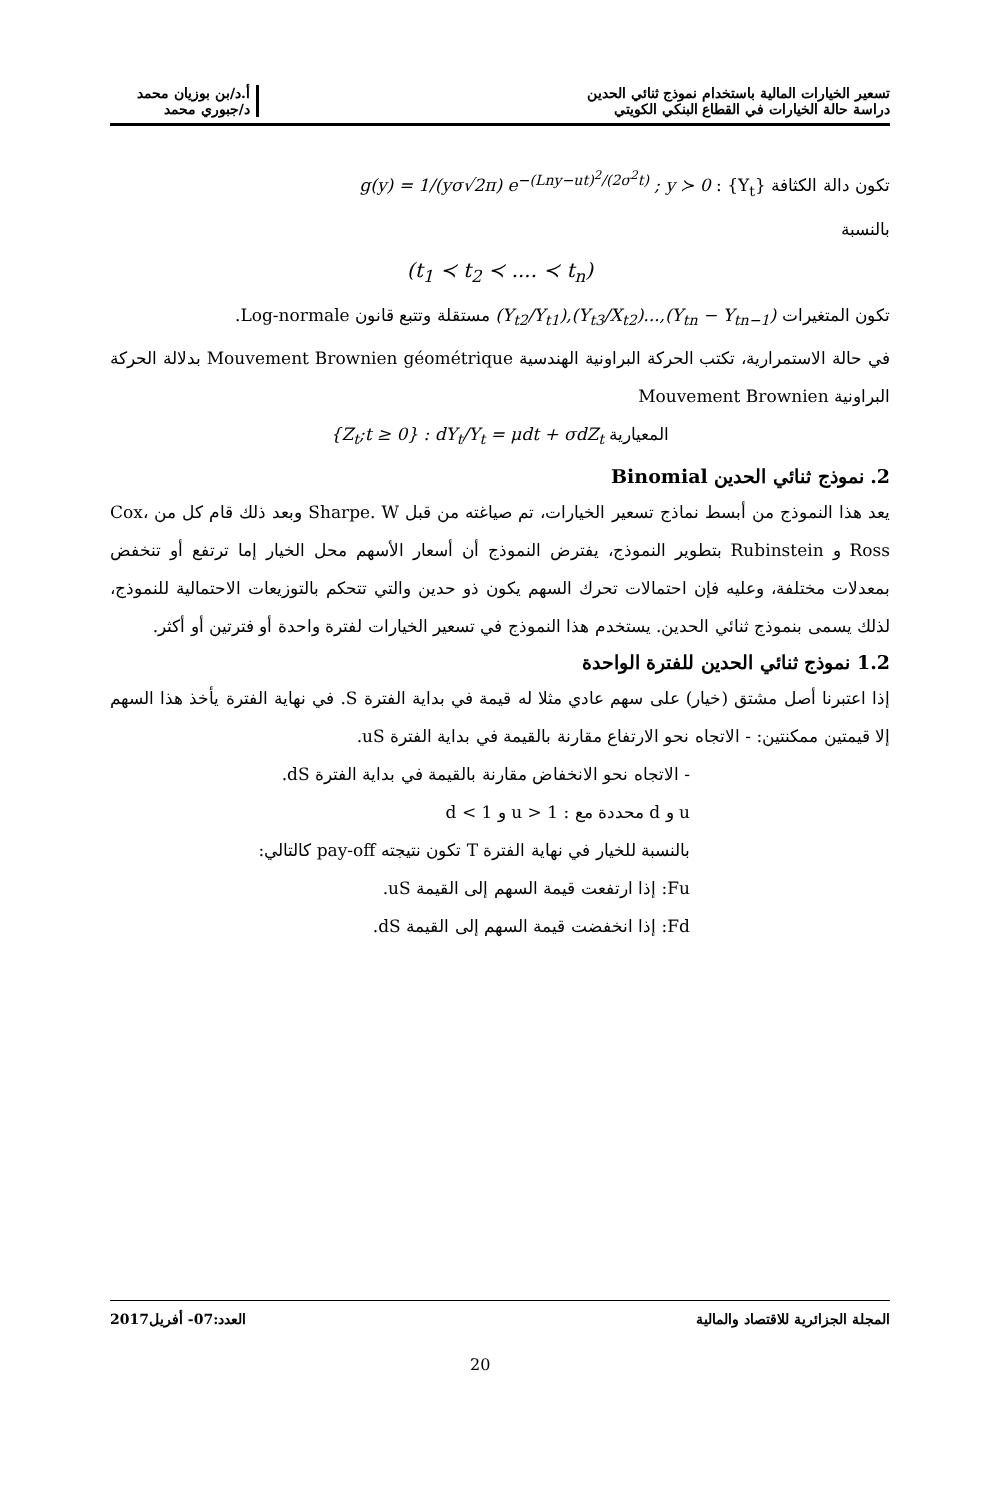تسعير الخيارات المالية باستخدام نموذج ثنائي الحدين
دراسة حالة الخيارات في القطاع البنكي الكويتي
أ.د/بن بوزيان محمد
د/جبوري محمد
تكون دالة الكثافة {Y<sub>t</sub>} : g(y) = 1/(yσ√2π) e<sup>−(Lny−ut)<sup>2</sup>/(2σ<sup>2</sup>t)</sup> ; y ≻ 0
بالنسبة
(t<sub>1</sub> ≺ t<sub>2</sub> ≺ .... ≺ t<sub>n</sub>)
تكون المتغيرات (Y<sub>t2</sub>/Y<sub>t1</sub>),(Y<sub>t3</sub>/X<sub>t2</sub>)...,(Y<sub>tn</sub> − Y<sub>tn−1</sub>) مستقلة وتتبع قانون Log-normale.
في حالة الاستمرارية، تكتب الحركة البراونية الهندسية Mouvement Brownien géométrique بدلالة الحركة البراونية Mouvement Brownien
المعيارية {Z<sub>t</sub>;t ≥ 0} : dY<sub>t</sub>/Y<sub>t</sub> = μdt + σdZ<sub>t</sub>
2. نموذج ثنائي الحدين Binomial
يعد هذا النموذج من أبسط نماذج تسعير الخيارات، تم صياغته من قبل Sharpe. W وبعد ذلك قام كل من Cox، Ross و Rubinstein بتطوير النموذج، يفترض النموذج أن أسعار الأسهم محل الخيار إما ترتفع أو تنخفض بمعدلات مختلفة، وعليه فإن احتمالات تحرك السهم يكون ذو حدين والتي تتحكم بالتوزيعات الاحتمالية للنموذج، لذلك يسمى بنموذج ثنائي الحدين. يستخدم هذا النموذج في تسعير الخيارات لفترة واحدة أو فترتين أو أكثر.
1.2 نموذج ثنائي الحدين للفترة الواحدة
إذا اعتبرنا أصل مشتق (خيار) على سهم عادي مثلا له قيمة في بداية الفترة S. في نهاية الفترة يأخذ هذا السهم إلا قيمتين ممكنتين: - الاتجاه نحو الارتفاع مقارنة بالقيمة في بداية الفترة uS.
- الاتجاه نحو الانخفاض مقارنة بالقيمة في بداية الفترة dS.
u و d محددة مع : u > 1 و d < 1
بالنسبة للخيار في نهاية الفترة T تكون نتيجته pay-off كالتالي:
Fu: إذا ارتفعت قيمة السهم إلى القيمة uS.
Fd: إذا انخفضت قيمة السهم إلى القيمة dS.
المجلة الجزائرية للاقتصاد والمالية
العدد:07- أفريل2017
20